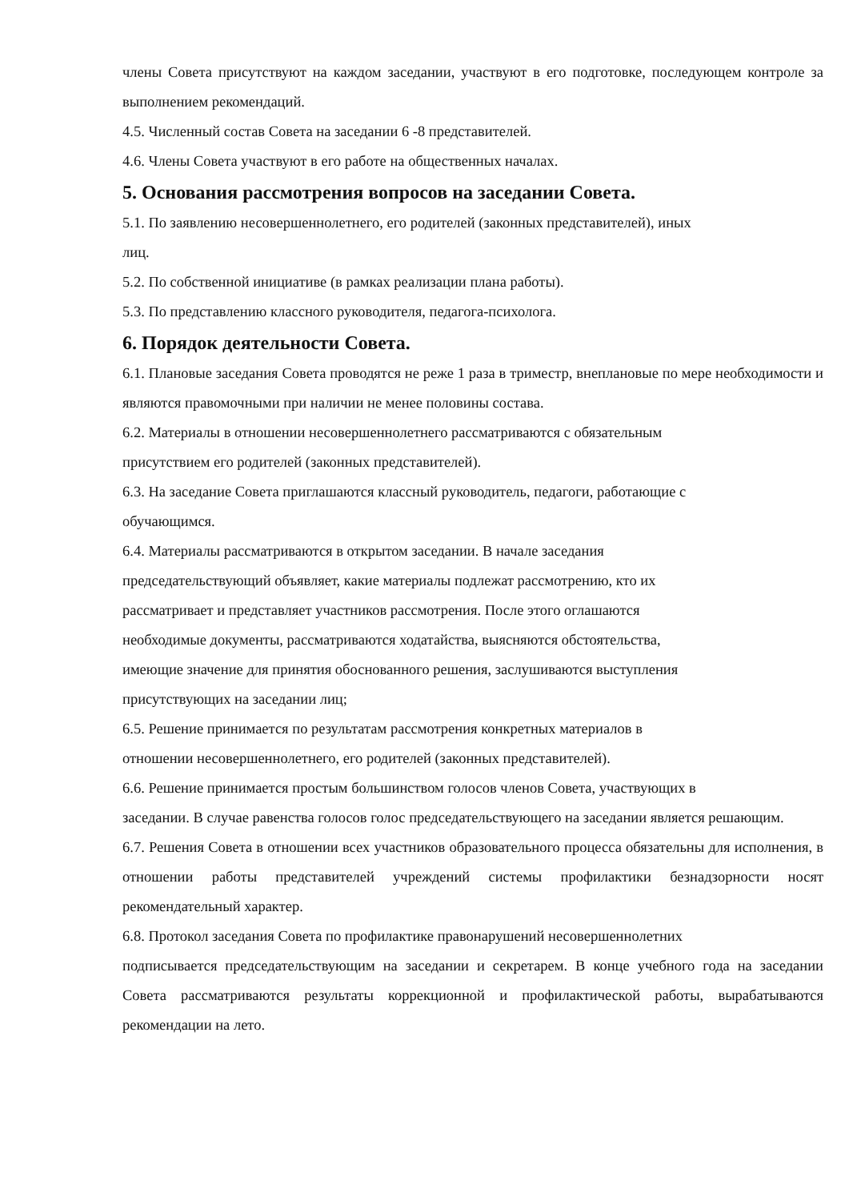члены Совета присутствуют на каждом заседании, участвуют в его подготовке, последующем контроле за выполнением рекомендаций.
4.5. Численный состав Совета на заседании 6 -8 представителей.
4.6. Члены Совета участвуют в его работе на общественных началах.
5. Основания рассмотрения вопросов на заседании Совета.
5.1. По заявлению несовершеннолетнего, его родителей (законных представителей), иных
лиц.
5.2. По собственной инициативе (в рамках реализации плана работы).
5.3. По представлению классного руководителя, педагога-психолога.
6. Порядок деятельности Совета.
6.1. Плановые заседания Совета проводятся не реже 1 раза в триместр, внеплановые по мере необходимости и являются правомочными при наличии не менее половины состава.
6.2. Материалы в отношении несовершеннолетнего рассматриваются с обязательным
присутствием его родителей (законных представителей).
6.3. На заседание Совета приглашаются классный руководитель, педагоги, работающие с
обучающимся.
6.4. Материалы рассматриваются в открытом заседании. В начале заседания
председательствующий объявляет, какие материалы подлежат рассмотрению, кто их
рассматривает и представляет участников рассмотрения. После этого оглашаются
необходимые документы, рассматриваются ходатайства, выясняются обстоятельства,
имеющие значение для принятия обоснованного решения, заслушиваются выступления
присутствующих на заседании лиц;
6.5. Решение принимается по результатам рассмотрения конкретных материалов в
отношении несовершеннолетнего, его родителей (законных представителей).
6.6. Решение принимается простым большинством голосов членов Совета, участвующих в
заседании. В случае равенства голосов голос председательствующего на заседании является решающим.
6.7. Решения Совета в отношении всех участников образовательного процесса обязательны для исполнения, в отношении работы представителей учреждений системы профилактики безнадзорности носят рекомендательный характер.
6.8. Протокол заседания Совета по профилактике правонарушений несовершеннолетних
подписывается председательствующим на заседании и секретарем. В конце учебного года на заседании Совета рассматриваются результаты коррекционной и профилактической работы, вырабатываются рекомендации на лето.